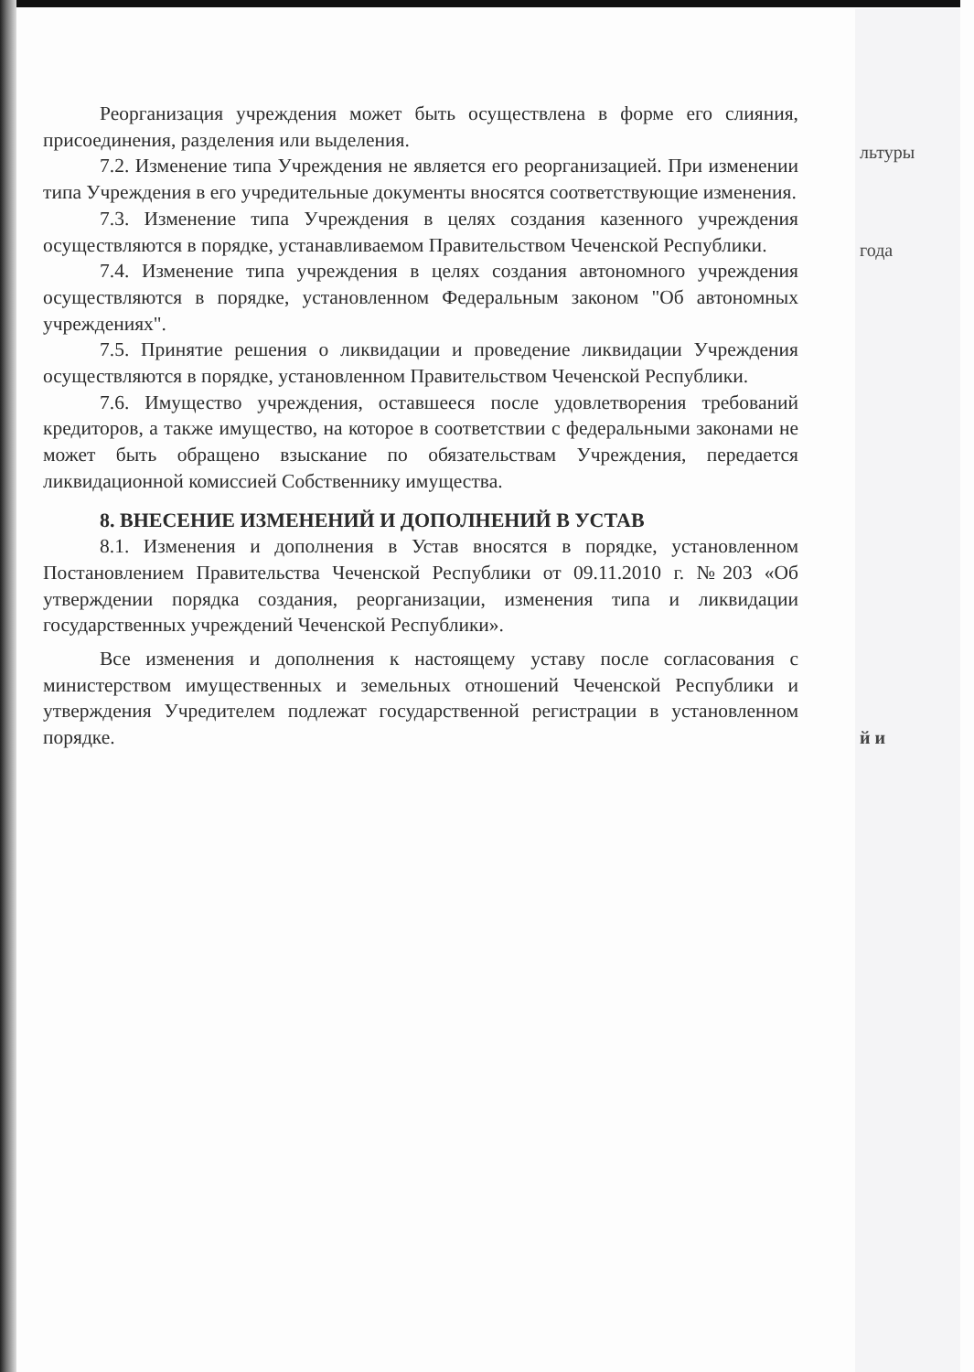льтуры
года
й и
Реорганизация учреждения может быть осуществлена в форме его слияния, присоединения, разделения или выделения.
7.2. Изменение типа Учреждения не является его реорганизацией. При изменении типа Учреждения в его учредительные документы вносятся соответствующие изменения.
7.3. Изменение типа Учреждения в целях создания казенного учреждения осуществляются в порядке, устанавливаемом Правительством Чеченской Республики.
7.4. Изменение типа учреждения в целях создания автономного учреждения осуществляются в порядке, установленном Федеральным законом "Об автономных учреждениях".
7.5. Принятие решения о ликвидации и проведение ликвидации Учреждения осуществляются в порядке, установленном Правительством Чеченской Республики.
7.6. Имущество учреждения, оставшееся после удовлетворения требований кредиторов, а также имущество, на которое в соответствии с федеральными законами не может быть обращено взыскание по обязательствам Учреждения, передается ликвидационной комиссией Собственнику имущества.
8. ВНЕСЕНИЕ ИЗМЕНЕНИЙ И ДОПОЛНЕНИЙ В УСТАВ
8.1. Изменения и дополнения в Устав вносятся в порядке, установленном Постановлением Правительства Чеченской Республики от 09.11.2010 г. №203 «Об утверждении порядка создания, реорганизации, изменения типа и ликвидации государственных учреждений Чеченской Республики».
Все изменения и дополнения к настоящему уставу после согласования с министерством имущественных и земельных отношений Чеченской Республики и утверждения Учредителем подлежат государственной регистрации в установленном порядке.